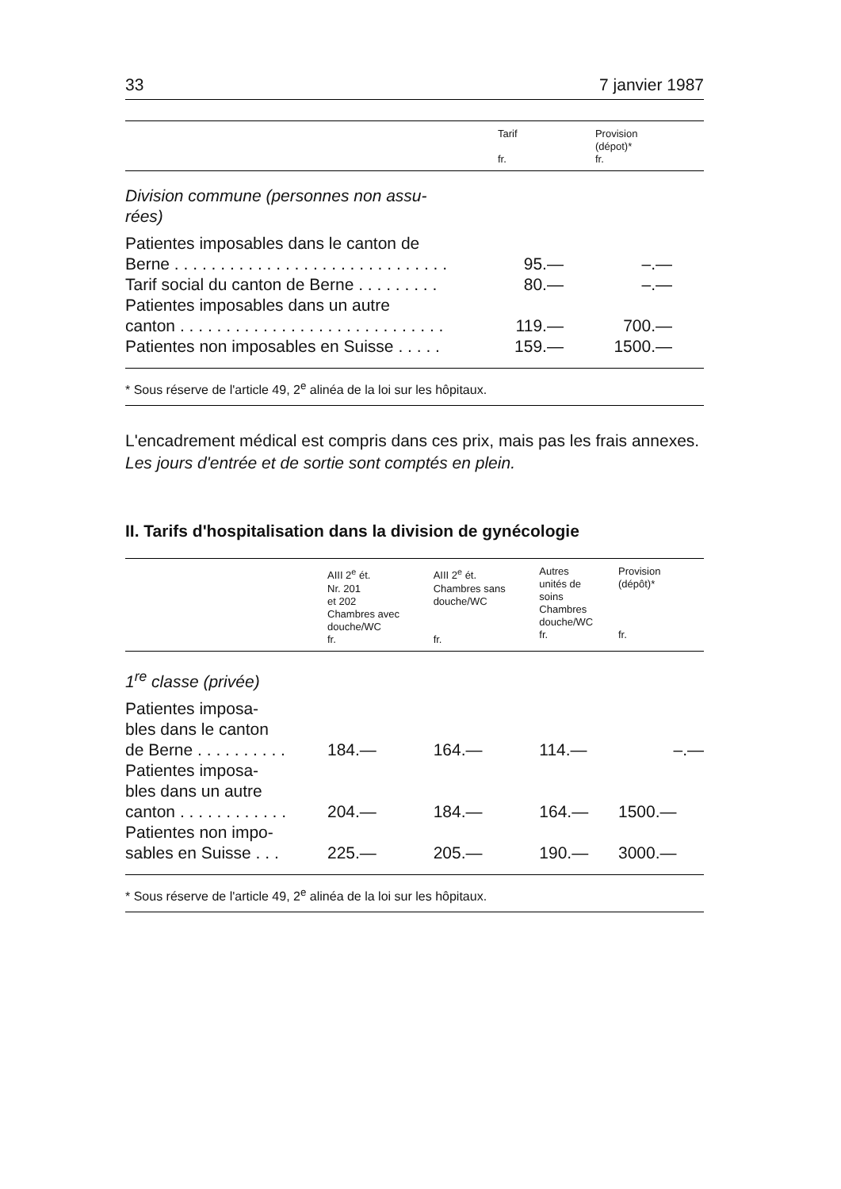33 7 janvier 1987
| | Tarif fr. | Provision (dépot)* fr. |
| --- | --- | --- |
| Division commune (personnes non assu- rées) | | |
| Patientes imposables dans le canton de Berne . . . . . . . . . . . . . . . . . . . . . . . . . . . . . . | 95.— | –.— |
| Tarif social du canton de Berne . . . . . . . . . | 80.— | –.— |
| Patientes imposables dans un autre canton . . . . . . . . . . . . . . . . . . . . . . . . . . . . . | 119.— | 700.— |
| Patientes non imposables en Suisse . . . . . | 159.— | 1500.— |
* Sous réserve de l'article 49, 2<sup>e</sup> alinéa de la loi sur les hôpitaux.
L'encadrement médical est compris dans ces prix, mais pas les frais annexes. Les jours d'entrée et de sortie sont comptés en plein.
II. Tarifs d'hospitalisation dans la division de gynécologie
| | AIII 2<sup>e</sup> ét. Nr. 201 et 202 Chambres avec douche/WC fr. | AIII 2<sup>e</sup> ét. Chambres sans douche/WC fr. | Autres unités de soins Chambres douche/WC fr. | Provision (dépôt)* fr. |
| --- | --- | --- | --- | --- |
| 1<sup>re</sup> classe (privée) | | | | |
| Patientes imposa- bles dans le canton de Berne . . . . . . . . . . | 184.— | 164.— | 114.— | –.— |
| Patientes imposa- bles dans un autre canton . . . . . . . . . . . . | 204.— | 184.— | 164.— | 1500.— |
| Patientes non impo- sables en Suisse . . . | 225.— | 205.— | 190.— | 3000.— |
* Sous réserve de l'article 49, 2<sup>e</sup> alinéa de la loi sur les hôpitaux.